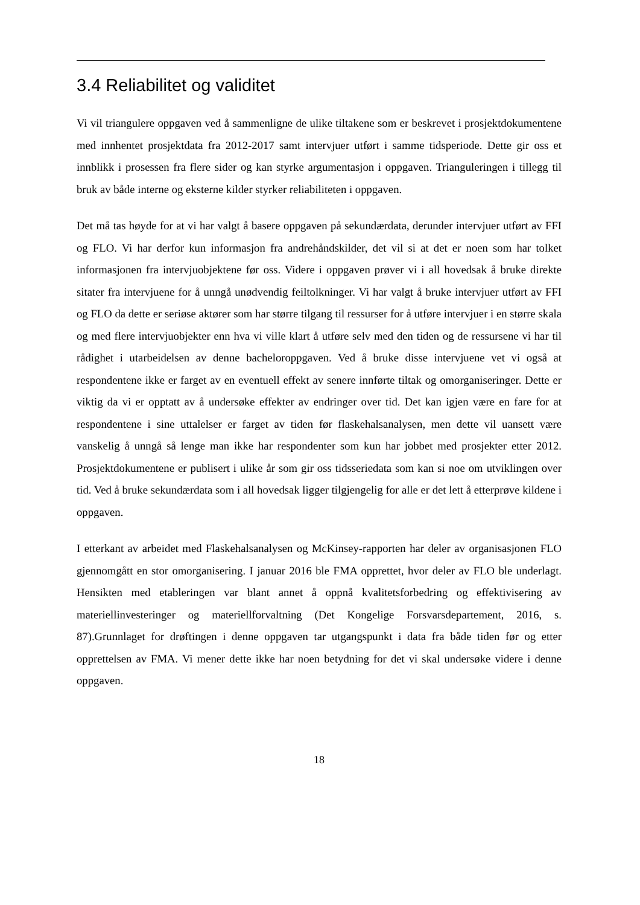3.4 Reliabilitet og validitet
Vi vil triangulere oppgaven ved å sammenligne de ulike tiltakene som er beskrevet i prosjektdokumentene med innhentet prosjektdata fra 2012-2017 samt intervjuer utført i samme tidsperiode. Dette gir oss et innblikk i prosessen fra flere sider og kan styrke argumentasjon i oppgaven. Trianguleringen i tillegg til bruk av både interne og eksterne kilder styrker reliabiliteten i oppgaven.
Det må tas høyde for at vi har valgt å basere oppgaven på sekundærdata, derunder intervjuer utført av FFI og FLO. Vi har derfor kun informasjon fra andrehåndskilder, det vil si at det er noen som har tolket informasjonen fra intervjuobjektene før oss. Videre i oppgaven prøver vi i all hovedsak å bruke direkte sitater fra intervjuene for å unngå unødvendig feiltolkninger. Vi har valgt å bruke intervjuer utført av FFI og FLO da dette er seriøse aktører som har større tilgang til ressurser for å utføre intervjuer i en større skala og med flere intervjuobjekter enn hva vi ville klart å utføre selv med den tiden og de ressursene vi har til rådighet i utarbeidelsen av denne bacheloroppgaven. Ved å bruke disse intervjuene vet vi også at respondentene ikke er farget av en eventuell effekt av senere innførte tiltak og omorganiseringer. Dette er viktig da vi er opptatt av å undersøke effekter av endringer over tid. Det kan igjen være en fare for at respondentene i sine uttalelser er farget av tiden før flaskehalsanalysen, men dette vil uansett være vanskelig å unngå så lenge man ikke har respondenter som kun har jobbet med prosjekter etter 2012. Prosjektdokumentene er publisert i ulike år som gir oss tidsseriedata som kan si noe om utviklingen over tid. Ved å bruke sekundærdata som i all hovedsak ligger tilgjengelig for alle er det lett å etterprøve kildene i oppgaven.
I etterkant av arbeidet med Flaskehalsanalysen og McKinsey-rapporten har deler av organisasjonen FLO gjennomgått en stor omorganisering. I januar 2016 ble FMA opprettet, hvor deler av FLO ble underlagt. Hensikten med etableringen var blant annet å oppnå kvalitetsforbedring og effektivisering av materiellinvesteringer og materiellforvaltning (Det Kongelige Forsvarsdepartement, 2016, s. 87).Grunnlaget for drøftingen i denne oppgaven tar utgangspunkt i data fra både tiden før og etter opprettelsen av FMA. Vi mener dette ikke har noen betydning for det vi skal undersøke videre i denne oppgaven.
18